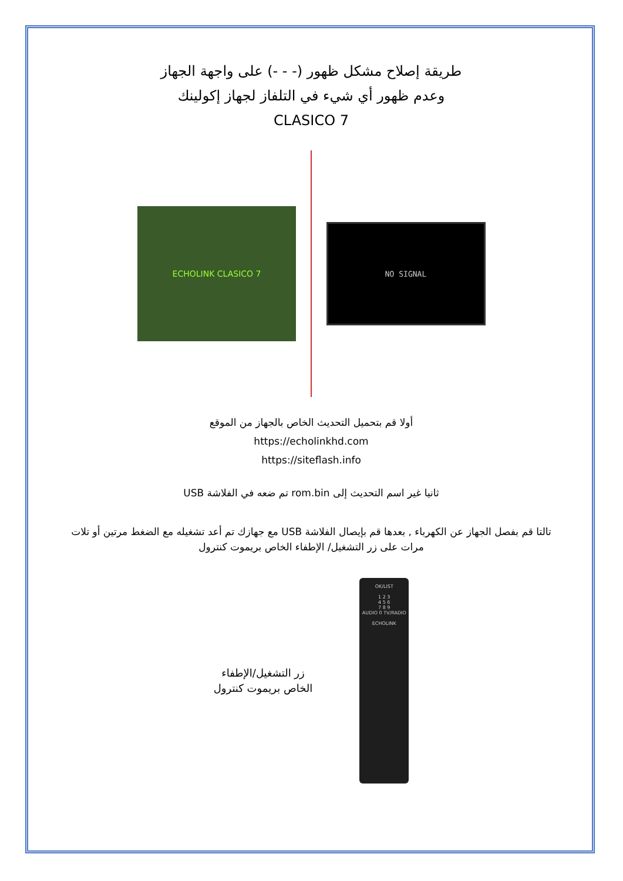طريقة إصلاح مشكل ظهور (- - -) على واجهة الجهاز
وعدم ظهور أي شيء في التلفاز لجهاز إكولينك
CLASICO 7
ECHOLINK CLASICO 7
NO SIGNAL
أولا قم بتحميل التحديث الخاص بالجهاز من الموقع
https://echolinkhd.com
https://siteflash.info
ثانيا غير اسم التحديث إلى rom.bin تم ضعه في الفلاشة USB
تالتا قم بفصل الجهاز عن الكهرباء , بعدها قم بإيصال الفلاشة USB مع جهازك تم أعد تشغيله مع الضغط مرتين أو تلات
مرات على زر التشغيل/ الإطفاء الخاص بريموت كنترول
زر التشغيل/الإطفاء
الخاص بريموت كنترول
OK/LIST
1 2 3
4 5 6
7 8 9
AUDIO 0 TV/RADIO
ECHOLINK